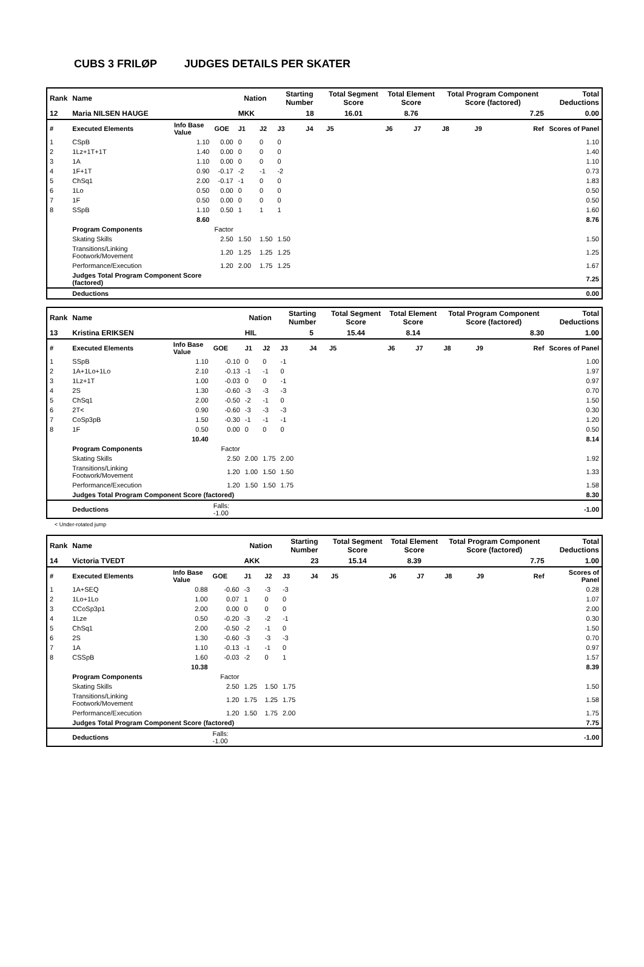CUBS 3 FRILØP JUDGES DETAILS PER SKATER
| Rank | Name | | | Nation | | Starting Number | | Total Segment Score | Total Element Score | | Total Program Component Score (factored) | | | Total Deductions |
| 12 | Maria NILSEN HAUGE | | | MKK | | | 18 | 16.01 | 8.76 | | 7.25 | | | 0.00 |
| # | Executed Elements | Info Base Value | GOE | J1 | J2 | J3 | J4 | J5 | J6 | J7 | J8 | J9 | Ref | Scores of Panel |
| 1 | CSpB | 1.10 | 0.00 | 0 | 0 | 0 | | | | | | | | 1.10 |
| 2 | 1Lz+1T+1T | 1.40 | 0.00 | 0 | 0 | 0 | | | | | | | | 1.40 |
| 3 | 1A | 1.10 | 0.00 | 0 | 0 | 0 | | | | | | | | 1.10 |
| 4 | 1F+1T | 0.90 | -0.17 | -2 | -1 | -2 | | | | | | | | 0.73 |
| 5 | ChSq1 | 2.00 | -0.17 | -1 | 0 | 0 | | | | | | | | 1.83 |
| 6 | 1Lo | 0.50 | 0.00 | 0 | 0 | 0 | | | | | | | | 0.50 |
| 7 | 1F | 0.50 | 0.00 | 0 | 0 | 0 | | | | | | | | 0.50 |
| 8 | SSpB | 1.10 | 0.50 | 1 | 1 | 1 | | | | | | | | 1.60 |
| | | 8.60 | | | | | | | | | | | | 8.76 |
| | Program Components | | Factor | | | | | | | | | | | |
| | Skating Skills | | 2.50 | 1.50 | 1.50 | 1.50 | | | | | | | | 1.50 |
| | Transitions/Linking Footwork/Movement | | 1.20 | 1.25 | 1.25 | 1.25 | | | | | | | | 1.25 |
| | Performance/Execution | | 1.20 | 2.00 | 1.75 | 1.25 | | | | | | | | 1.67 |
| | Judges Total Program Component Score (factored) | | | | | | | | | | | | | 7.25 |
| | Deductions | | | | | | | | | | | | | 0.00 |
| Rank | Name | | | Nation | | Starting Number | | Total Segment Score | Total Element Score | | Total Program Component Score (factored) | | | Total Deductions |
| 13 | Kristina ERIKSEN | | | HIL | | | 5 | 15.44 | 8.14 | | 8.30 | | | 1.00 |
| # | Executed Elements | Info Base Value | GOE | J1 | J2 | J3 | J4 | J5 | J6 | J7 | J8 | J9 | Ref | Scores of Panel |
| 1 | SSpB | 1.10 | -0.10 | 0 | 0 | -1 | | | | | | | | 1.00 |
| 2 | 1A+1Lo+1Lo | 2.10 | -0.13 | -1 | -1 | 0 | | | | | | | | 1.97 |
| 3 | 1Lz+1T | 1.00 | -0.03 | 0 | 0 | -1 | | | | | | | | 0.97 |
| 4 | 2S | 1.30 | -0.60 | -3 | -3 | -3 | | | | | | | | 0.70 |
| 5 | ChSq1 | 2.00 | -0.50 | -2 | -1 | 0 | | | | | | | | 1.50 |
| 6 | 2T< | 0.90 | -0.60 | -3 | -3 | -3 | | | | | | | | 0.30 |
| 7 | CoSp3pB | 1.50 | -0.30 | -1 | -1 | -1 | | | | | | | | 1.20 |
| 8 | 1F | 0.50 | 0.00 | 0 | 0 | 0 | | | | | | | | 0.50 |
| | | 10.40 | | | | | | | | | | | | 8.14 |
| | Program Components | | Factor | | | | | | | | | | | |
| | Skating Skills | | 2.50 | 2.00 | 1.75 | 2.00 | | | | | | | | 1.92 |
| | Transitions/Linking Footwork/Movement | | 1.20 | 1.00 | 1.50 | 1.50 | | | | | | | | 1.33 |
| | Performance/Execution | | 1.20 | 1.50 | 1.50 | 1.75 | | | | | | | | 1.58 |
| | Judges Total Program Component Score (factored) | | | | | | | | | | | | | 8.30 |
| | Deductions | | Falls: -1.00 | | | | | | | | | | | -1.00 |
< Under-rotated jump
| Rank | Name | | | Nation | | Starting Number | | Total Segment Score | Total Element Score | | Total Program Component Score (factored) | | | Total Deductions |
| 14 | Victoria TVEDT | | | AKK | | | 23 | 15.14 | 8.39 | | 7.75 | | | 1.00 |
| # | Executed Elements | Info Base Value | GOE | J1 | J2 | J3 | J4 | J5 | J6 | J7 | J8 | J9 | Ref | Scores of Panel |
| 1 | 1A+SEQ | 0.88 | -0.60 | -3 | -3 | -3 | | | | | | | | 0.28 |
| 2 | 1Lo+1Lo | 1.00 | 0.07 | 1 | 0 | 0 | | | | | | | | 1.07 |
| 3 | CCoSp3p1 | 2.00 | 0.00 | 0 | 0 | 0 | | | | | | | | 2.00 |
| 4 | 1Lze | 0.50 | -0.20 | -3 | -2 | -1 | | | | | | | | 0.30 |
| 5 | ChSq1 | 2.00 | -0.50 | -2 | -1 | 0 | | | | | | | | 1.50 |
| 6 | 2S | 1.30 | -0.60 | -3 | -3 | -3 | | | | | | | | 0.70 |
| 7 | 1A | 1.10 | -0.13 | -1 | -1 | 0 | | | | | | | | 0.97 |
| 8 | CSSpB | 1.60 | -0.03 | -2 | 0 | 1 | | | | | | | | 1.57 |
| | | 10.38 | | | | | | | | | | | | 8.39 |
| | Program Components | | Factor | | | | | | | | | | | |
| | Skating Skills | | 2.50 | 1.25 | 1.50 | 1.75 | | | | | | | | 1.50 |
| | Transitions/Linking Footwork/Movement | | 1.20 | 1.75 | 1.25 | 1.75 | | | | | | | | 1.58 |
| | Performance/Execution | | 1.20 | 1.50 | 1.75 | 2.00 | | | | | | | | 1.75 |
| | Judges Total Program Component Score (factored) | | | | | | | | | | | | | 7.75 |
| | Deductions | | Falls: -1.00 | | | | | | | | | | | -1.00 |